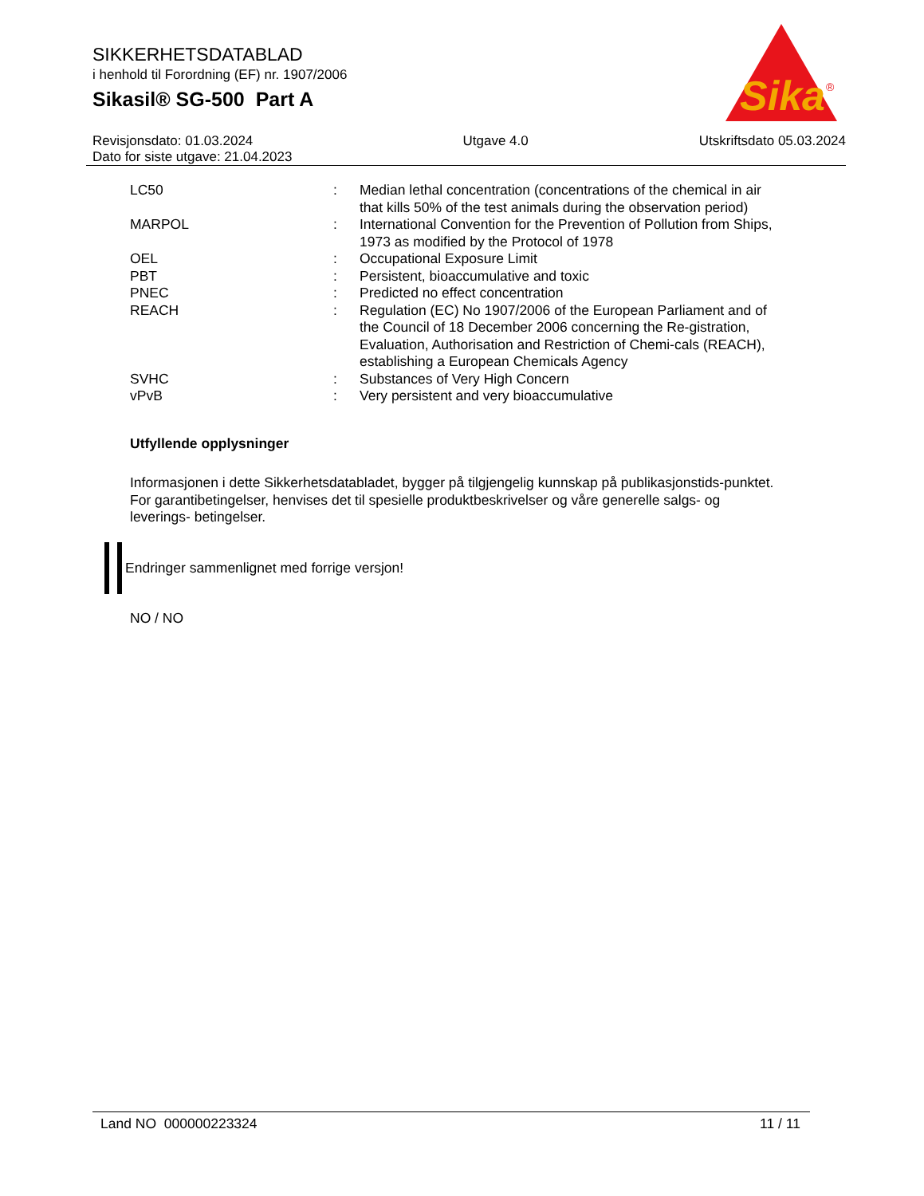Sika
®
SIKKERHETSDATABLAD
i henhold til Forordning (EF) nr. 1907/2006
Sikasil® SG-500 Part A
Revisjonsdato: 01.03.2024
Dato for siste utgave: 21.04.2023
Utgave 4.0 Utskriftsdato 05.03.2024
| LC50 | : | Median lethal concentration (concentrations of the chemical in air that kills 50% of the test animals during the observation period) |
| MARPOL | : | International Convention for the Prevention of Pollution from Ships, 1973 as modified by the Protocol of 1978 |
| OEL | : | Occupational Exposure Limit |
| PBT | : | Persistent, bioaccumulative and toxic |
| PNEC | : | Predicted no effect concentration |
| REACH | : | Regulation (EC) No 1907/2006 of the European Parliament and of the Council of 18 December 2006 concerning the Re-gistration, Evaluation, Authorisation and Restriction of Chemi-cals (REACH), establishing a European Chemicals Agency |
| SVHC | : | Substances of Very High Concern |
| vPvB | : | Very persistent and very bioaccumulative |
Utfyllende opplysninger
Informasjonen i dette Sikkerhetsdatabladet, bygger på tilgjengelig kunnskap på publikasjonstids-punktet. For garantibetingelser, henvises det til spesielle produktbeskrivelser og våre generelle salgs- og leverings- betingelser.
Endringer sammenlignet med forrige versjon!
NO / NO
Land NO 000000223324 11 / 11